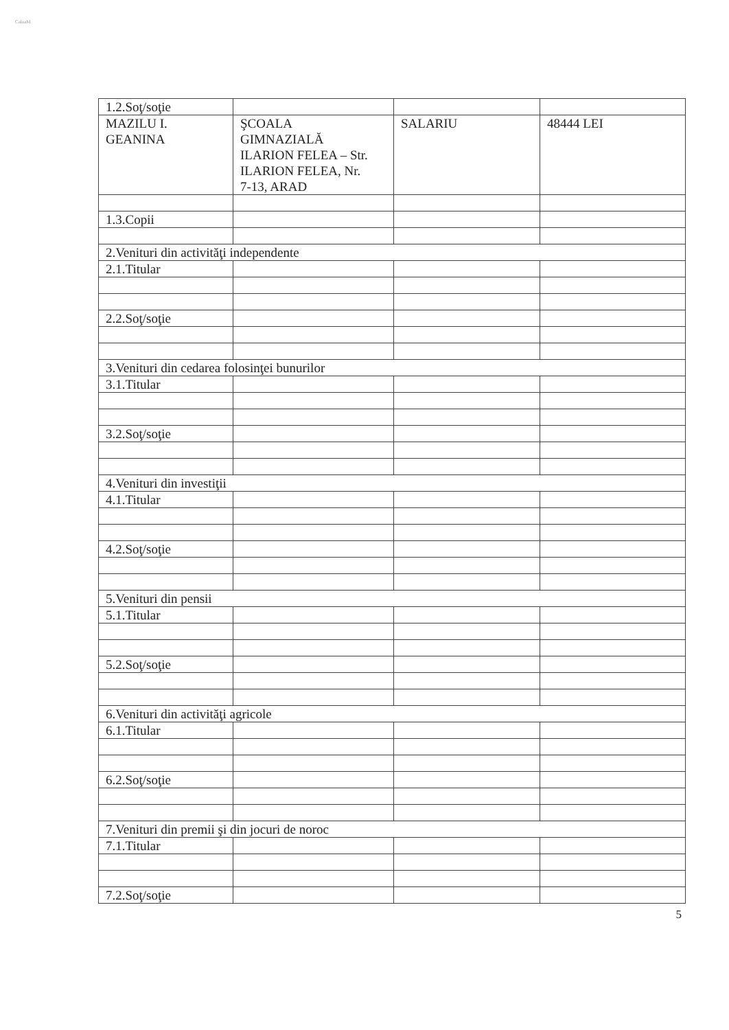CaluaM
| 1.2.Soţ/soţie | | | |
| MAZILU I. GEANINA | ŞCOALA GIMNAZIALĂ ILARION FELEA – Str. ILARION FELEA, Nr. 7-13, ARAD | SALARIU | 48444 LEI |
| 1.3.Copii | | | |
| 2.Venituri din activităţi independente | | | |
| 2.1.Titular | | | |
| 2.2.Soţ/soţie | | | |
| 3.Venituri din cedarea folosinţei bunurilor | | | |
| 3.1.Titular | | | |
| 3.2.Soţ/soţie | | | |
| 4.Venituri din investiţii | | | |
| 4.1.Titular | | | |
| 4.2.Soţ/soţie | | | |
| 5.Venituri din pensii | | | |
| 5.1.Titular | | | |
| 5.2.Soţ/soţie | | | |
| 6.Venituri din activităţi agricole | | | |
| 6.1.Titular | | | |
| 6.2.Soţ/soţie | | | |
| 7.Venituri din premii şi din jocuri de noroc | | | |
| 7.1.Titular | | | |
| 7.2.Soţ/soţie | | | |
5